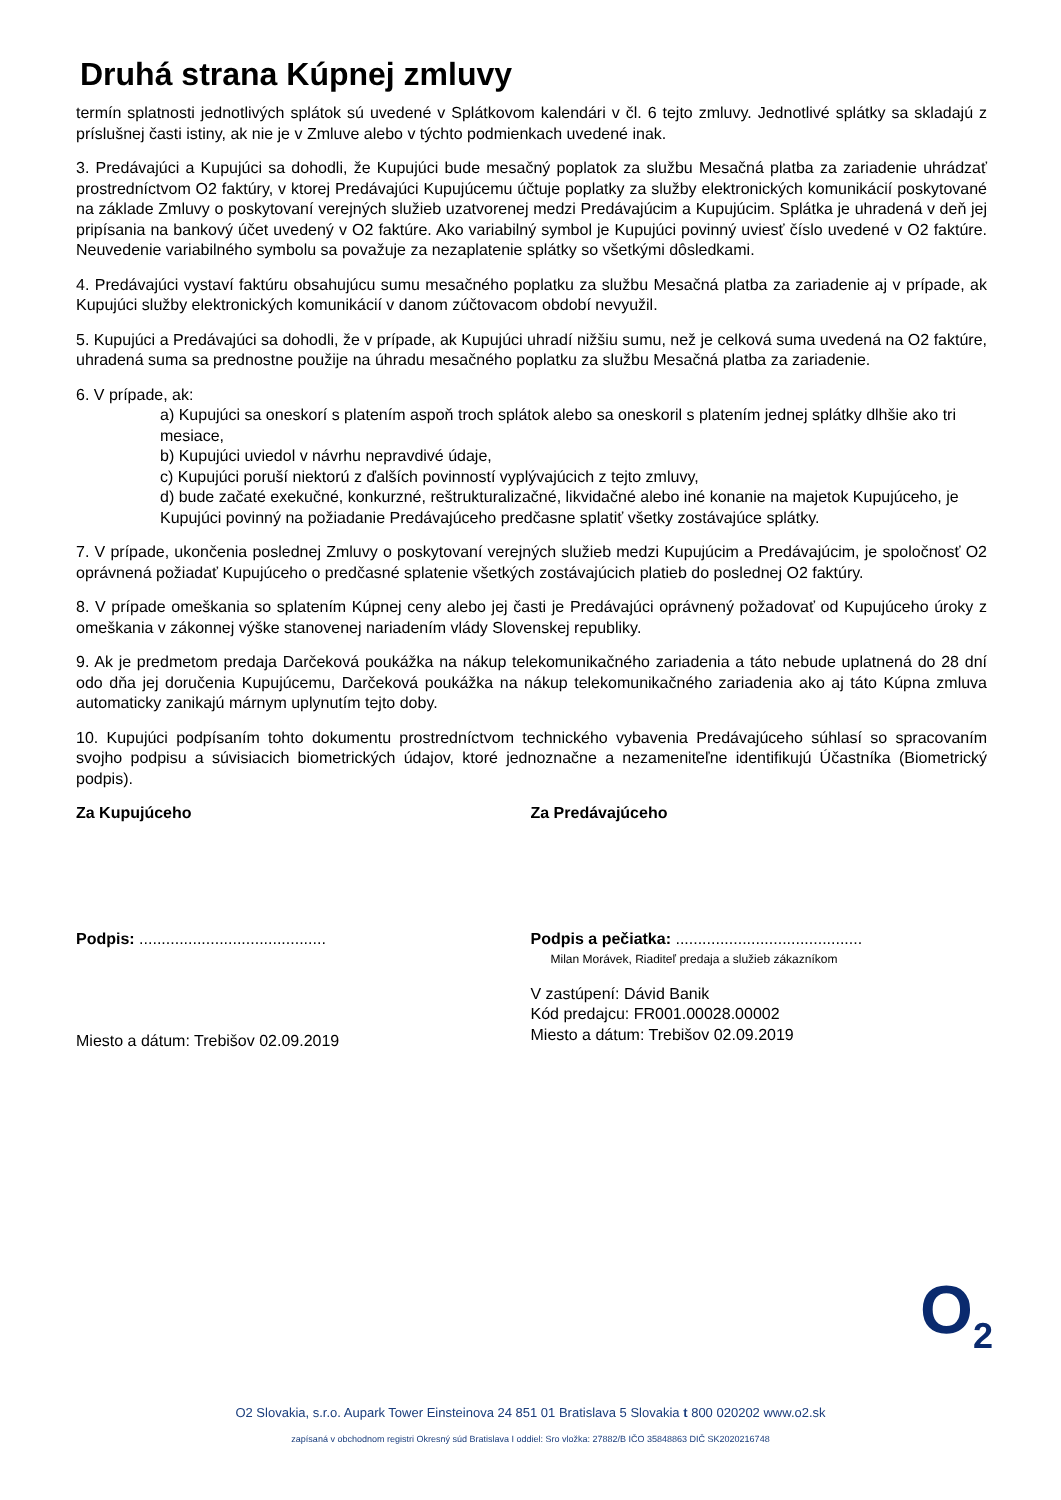Druhá strana Kúpnej zmluvy
termín splatnosti jednotlivých splátok sú uvedené v Splátkovom kalendári v čl. 6 tejto zmluvy. Jednotlivé splátky sa skladajú z príslušnej časti istiny, ak nie je v Zmluve alebo v týchto podmienkach uvedené inak.
3. Predávajúci a Kupujúci sa dohodli, že Kupujúci bude mesačný poplatok za službu Mesačná platba za zariadenie uhrádzať prostredníctvom O2 faktúry, v ktorej Predávajúci Kupujúcemu účtuje poplatky za služby elektronických komunikácií poskytované na základe Zmluvy o poskytovaní verejných služieb uzatvorenej medzi Predávajúcim a Kupujúcim. Splátka je uhradená v deň jej pripísania na bankový účet uvedený v O2 faktúre. Ako variabilný symbol je Kupujúci povinný uviesť číslo uvedené v O2 faktúre. Neuvedenie variabilného symbolu sa považuje za nezaplatenie splátky so všetkými dôsledkami.
4. Predávajúci vystaví faktúru obsahujúcu sumu mesačného poplatku za službu Mesačná platba za zariadenie aj v prípade, ak Kupujúci služby elektronických komunikácií v danom zúčtovacom období nevyužil.
5. Kupujúci a Predávajúci sa dohodli, že v prípade, ak Kupujúci uhradí nižšiu sumu, než je celková suma uvedená na O2 faktúre, uhradená suma sa prednostne použije na úhradu mesačného poplatku za službu Mesačná platba za zariadenie.
6. V prípade, ak:
a) Kupujúci sa oneskorí s platením aspoň troch splátok alebo sa oneskoril s platením jednej splátky dlhšie ako tri mesiace,
b) Kupujúci uviedol v návrhu nepravdivé údaje,
c) Kupujúci poruší niektorú z ďalších povinností vyplývajúcich z tejto zmluvy,
d) bude začaté exekučné, konkurzné, reštrukturalizačné, likvidačné alebo iné konanie na majetok Kupujúceho, je Kupujúci povinný na požiadanie Predávajúceho predčasne splatiť všetky zostávajúce splátky.
7. V prípade, ukončenia poslednej Zmluvy o poskytovaní verejných služieb medzi Kupujúcim a Predávajúcim, je spoločnosť O2 oprávnená požiadať Kupujúceho o predčasné splatenie všetkých zostávajúcich platieb do poslednej O2 faktúry.
8. V prípade omeškania so splatením Kúpnej ceny alebo jej časti je Predávajúci oprávnený požadovať od Kupujúceho úroky z omeškania v zákonnej výške stanovenej nariadením vlády Slovenskej republiky.
9. Ak je predmetom predaja Darčeková poukážka na nákup telekomunikačného zariadenia a táto nebude uplatnená do 28 dní odo dňa jej doručenia Kupujúcemu, Darčeková poukážka na nákup telekomunikačného zariadenia ako aj táto Kúpna zmluva automaticky zanikajú márnym uplynutím tejto doby.
10. Kupujúci podpísaním tohto dokumentu prostredníctvom technického vybavenia Predávajúceho súhlasí so spracovaním svojho podpisu a súvisiacich biometrických údajov, ktoré jednoznačne a nezameniteľne identifikujú Účastníka (Biometrický podpis).
Za Kupujúceho
Podpis: ..........................................
Miesto a dátum: Trebišov 02.09.2019
Za Predávajúceho
Podpis a pečiatka: ..........................................
Milan Morávek, Riaditeľ predaja a služieb zákazníkom
V zastúpení: Dávid Banik
Kód predajcu: FR001.00028.00002
Miesto a dátum: Trebišov 02.09.2019
O<sub>2</sub>
O2 Slovakia, s.r.o. Aupark Tower Einsteinova 24 851 01 Bratislava 5 Slovakia t 800 020202 www.o2.sk
zapísaná v obchodnom registri Okresný súd Bratislava I oddiel: Sro vložka: 27882/B IČO 35848863 DIČ SK2020216748